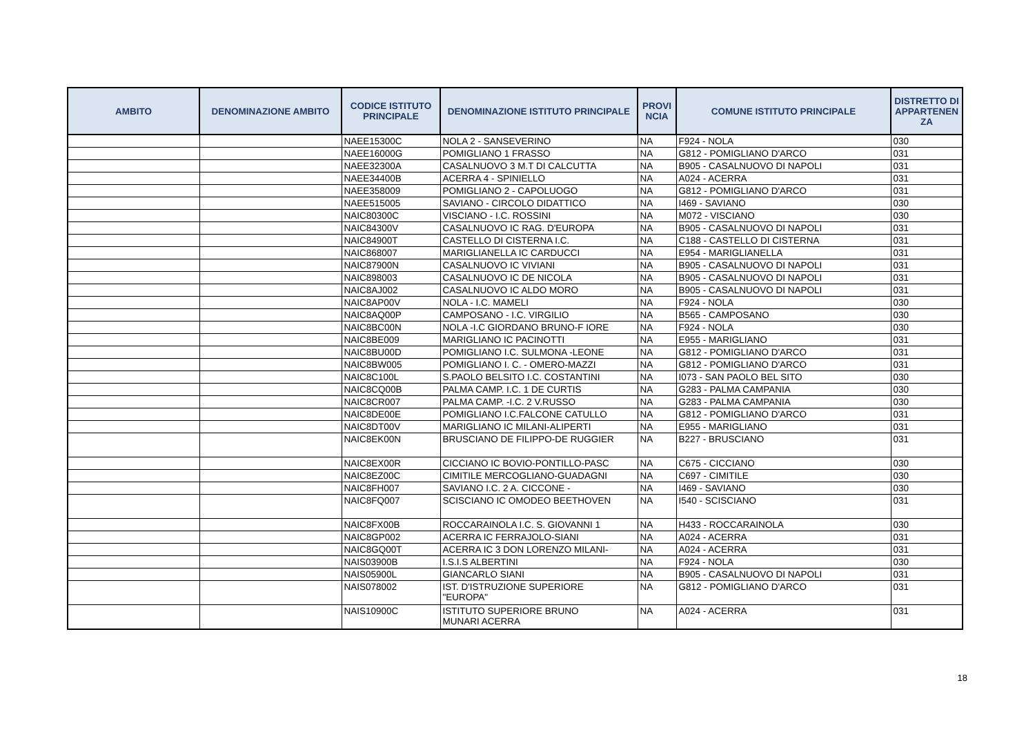| AMBITO | DENOMINAZIONE AMBITO | CODICE ISTITUTO PRINCIPALE | DENOMINAZIONE ISTITUTO PRINCIPALE | PROVI NCIA | COMUNE ISTITUTO PRINCIPALE | DISTRETTO DI APPARTENEN ZA |
| --- | --- | --- | --- | --- | --- | --- |
| | | NAEE15300C | NOLA 2 - SANSEVERINO | NA | F924 - NOLA | 030 |
| | | NAEE16000G | POMIGLIANO 1 FRASSO | NA | G812 - POMIGLIANO D'ARCO | 031 |
| | | NAEE32300A | CASALNUOVO 3 M.T DI CALCUTTA | NA | B905 - CASALNUOVO DI NAPOLI | 031 |
| | | NAEE34400B | ACERRA 4 - SPINIELLO | NA | A024 - ACERRA | 031 |
| | | NAEE358009 | POMIGLIANO 2 - CAPOLUOGO | NA | G812 - POMIGLIANO D'ARCO | 031 |
| | | NAEE515005 | SAVIANO - CIRCOLO DIDATTICO | NA | I469 - SAVIANO | 030 |
| | | NAIC80300C | VISCIANO - I.C. ROSSINI | NA | M072 - VISCIANO | 030 |
| | | NAIC84300V | CASALNUOVO IC RAG. D'EUROPA | NA | B905 - CASALNUOVO DI NAPOLI | 031 |
| | | NAIC84900T | CASTELLO DI CISTERNA I.C. | NA | C188 - CASTELLO DI CISTERNA | 031 |
| | | NAIC868007 | MARIGLIANELLA IC CARDUCCI | NA | E954 - MARIGLIANELLA | 031 |
| | | NAIC87900N | CASALNUOVO IC VIVIANI | NA | B905 - CASALNUOVO DI NAPOLI | 031 |
| | | NAIC898003 | CASALNUOVO IC DE NICOLA | NA | B905 - CASALNUOVO DI NAPOLI | 031 |
| | | NAIC8AJ002 | CASALNUOVO IC ALDO MORO | NA | B905 - CASALNUOVO DI NAPOLI | 031 |
| | | NAIC8AP00V | NOLA - I.C. MAMELI | NA | F924 - NOLA | 030 |
| | | NAIC8AQ00P | CAMPOSANO - I.C. VIRGILIO | NA | B565 - CAMPOSANO | 030 |
| | | NAIC8BC00N | NOLA -I.C GIORDANO BRUNO-F IORE | NA | F924 - NOLA | 030 |
| | | NAIC8BE009 | MARIGLIANO IC PACINOTTI | NA | E955 - MARIGLIANO | 031 |
| | | NAIC8BU00D | POMIGLIANO I.C. SULMONA -LEONE | NA | G812 - POMIGLIANO D'ARCO | 031 |
| | | NAIC8BW005 | POMIGLIANO I. C. - OMERO-MAZZI | NA | G812 - POMIGLIANO D'ARCO | 031 |
| | | NAIC8C100L | S.PAOLO BELSITO I.C. COSTANTINI | NA | I073 - SAN PAOLO BEL SITO | 030 |
| | | NAIC8CQ00B | PALMA CAMP. I.C. 1 DE CURTIS | NA | G283 - PALMA CAMPANIA | 030 |
| | | NAIC8CR007 | PALMA CAMP. -I.C. 2 V.RUSSO | NA | G283 - PALMA CAMPANIA | 030 |
| | | NAIC8DE00E | POMIGLIANO I.C.FALCONE CATULLO | NA | G812 - POMIGLIANO D'ARCO | 031 |
| | | NAIC8DT00V | MARIGLIANO IC MILANI-ALIPERTI | NA | E955 - MARIGLIANO | 031 |
| | | NAIC8EK00N | BRUSCIANO DE FILIPPO-DE RUGGIER | NA | B227 - BRUSCIANO | 031 |
| | | NAIC8EX00R | CICCIANO IC BOVIO-PONTILLO-PASC | NA | C675 - CICCIANO | 030 |
| | | NAIC8EZ00C | CIMITILE MERCOGLIANO-GUADAGNI | NA | C697 - CIMITILE | 030 |
| | | NAIC8FH007 | SAVIANO I.C. 2 A. CICCONE - | NA | I469 - SAVIANO | 030 |
| | | NAIC8FQ007 | SCISCIANO IC OMODEO BEETHOVEN | NA | I540 - SCISCIANO | 031 |
| | | NAIC8FX00B | ROCCARAINOLA I.C. S. GIOVANNI 1 | NA | H433 - ROCCARAINOLA | 030 |
| | | NAIC8GP002 | ACERRA IC FERRAJOLO-SIANI | NA | A024 - ACERRA | 031 |
| | | NAIC8GQ00T | ACERRA IC 3 DON LORENZO MILANI- | NA | A024 - ACERRA | 031 |
| | | NAIS03900B | I.S.I.S ALBERTINI | NA | F924 - NOLA | 030 |
| | | NAIS05900L | GIANCARLO SIANI | NA | B905 - CASALNUOVO DI NAPOLI | 031 |
| | | NAIS078002 | IST. D'ISTRUZIONE SUPERIORE "EUROPA" | NA | G812 - POMIGLIANO D'ARCO | 031 |
| | | NAIS10900C | ISTITUTO SUPERIORE BRUNO MUNARI ACERRA | NA | A024 - ACERRA | 031 |
18